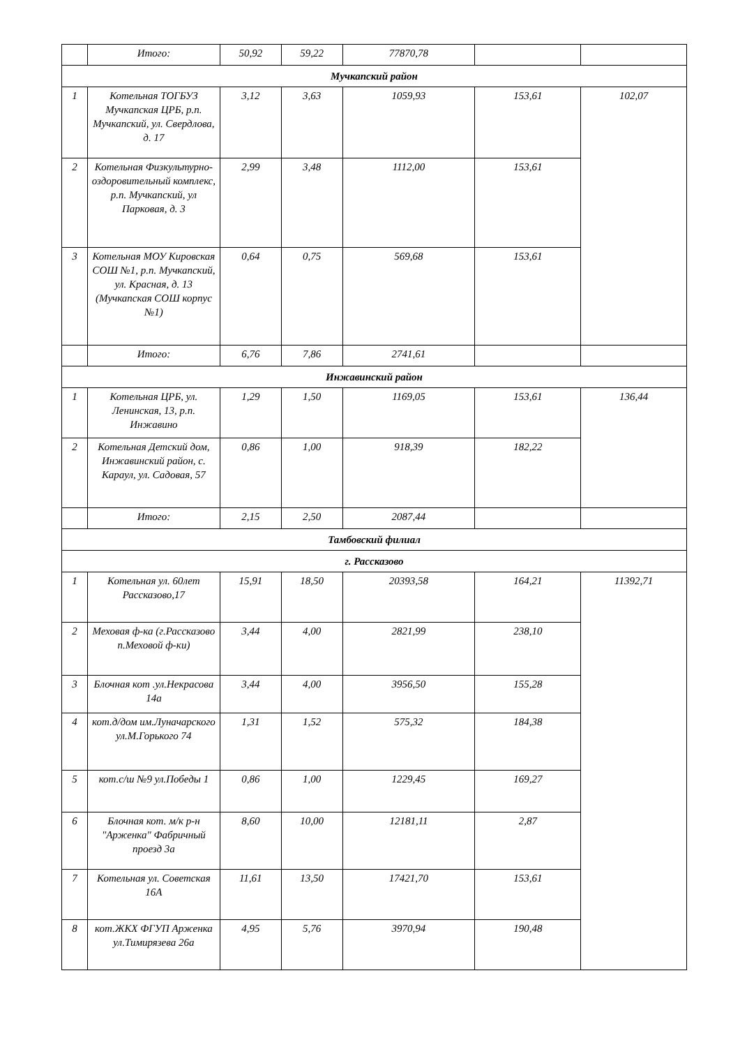| | Итого: | 50,92 | 59,22 | 77870,78 | | |
| Мучкапский район | | | | | | |
| 1 | Котельная ТОГБУЗ Мучкапская ЦРБ, р.п. Мучкапский, ул. Свердлова, д. 17 | 3,12 | 3,63 | 1059,93 | 153,61 | 102,07 |
| 2 | Котельная Физкультурно-оздоровительный комплекс, р.п. Мучкапский, ул Парковая, д. 3 | 2,99 | 3,48 | 1112,00 | 153,61 | |
| 3 | Котельная МОУ Кировская СОШ №1, р.п. Мучкапский, ул. Красная, д. 13 (Мучкапская СОШ корпус №1) | 0,64 | 0,75 | 569,68 | 153,61 | |
| | Итого: | 6,76 | 7,86 | 2741,61 | | |
| Инжавинский район | | | | | | |
| 1 | Котельная ЦРБ, ул. Ленинская, 13, р.п. Инжавино | 1,29 | 1,50 | 1169,05 | 153,61 | 136,44 |
| 2 | Котельная Детский дом, Инжавинский район, с. Караул, ул. Садовая, 57 | 0,86 | 1,00 | 918,39 | 182,22 | |
| | Итого: | 2,15 | 2,50 | 2087,44 | | |
| Тамбовский филиал | | | | | | |
| г. Рассказово | | | | | | |
| 1 | Котельная ул. 60лет Рассказово,17 | 15,91 | 18,50 | 20393,58 | 164,21 | 11392,71 |
| 2 | Меховая ф-ка (г.Рассказово п.Меховой ф-ки) | 3,44 | 4,00 | 2821,99 | 238,10 | |
| 3 | Блочная кот .ул.Некрасова 14а | 3,44 | 4,00 | 3956,50 | 155,28 | |
| 4 | кот.д/дом им.Луначарского ул.М.Горького 74 | 1,31 | 1,52 | 575,32 | 184,38 | |
| 5 | кот.с/ш №9 ул.Победы 1 | 0,86 | 1,00 | 1229,45 | 169,27 | |
| 6 | Блочная кот. м/к р-н "Арженка" Фабричный проезд 3а | 8,60 | 10,00 | 12181,11 | 2,87 | |
| 7 | Котельная ул. Советская 16А | 11,61 | 13,50 | 17421,70 | 153,61 | |
| 8 | кот.ЖКХ ФГУП Арженка ул.Тимирязева 26а | 4,95 | 5,76 | 3970,94 | 190,48 | |